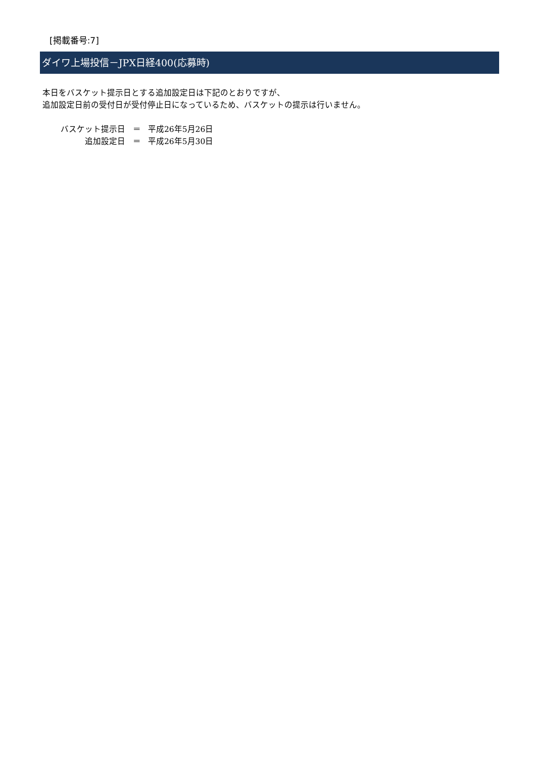[掲載番号:7]
ダイワ上場投信－JPX日経400(応募時)
本日をバスケット提示日とする追加設定日は下記のとおりですが、
追加設定日前の受付日が受付停止日になっているため、バスケットの提示は行いません。
| バスケット提示日 | ＝ | 平成26年5月26日 |
| 追加設定日 | ＝ | 平成26年5月30日 |